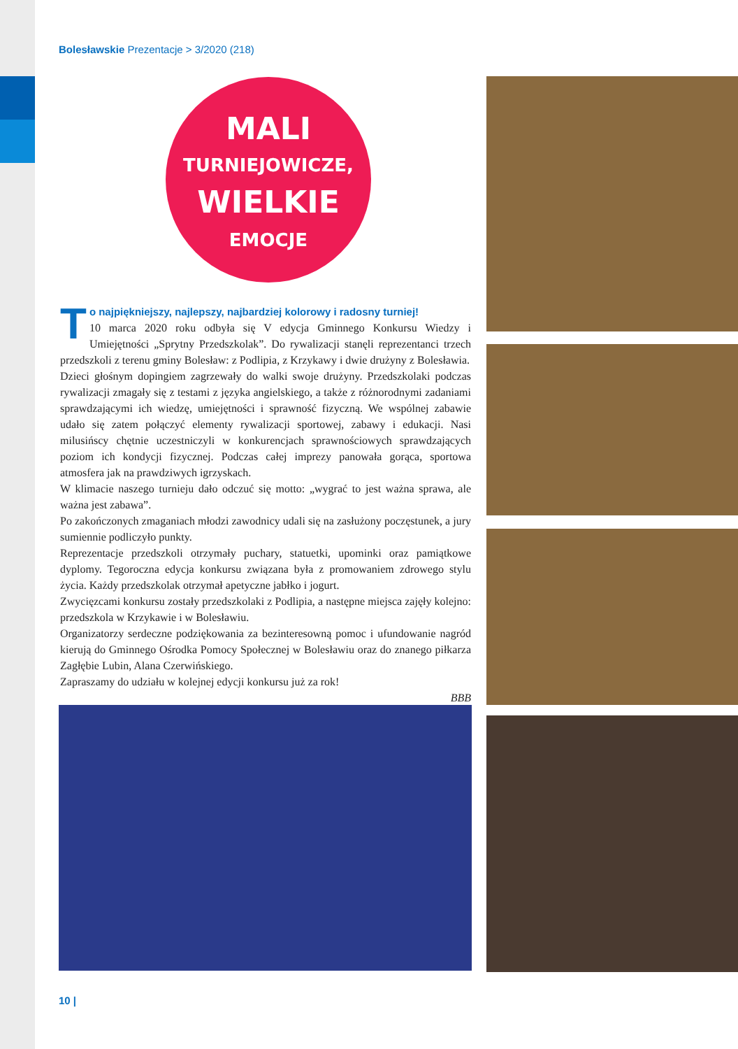Bolesławskie Prezentacje > 3/2020 (218)
MALI
TURNIEJOWICZE,
WIELKIE
EMOCJE
To najpiękniejszy, najlepszy, najbardziej kolorowy i radosny turniej!
10 marca 2020 roku odbyła się V edycja Gminnego Konkursu Wiedzy i Umiejętności „Sprytny Przedszkolak”. Do rywalizacji stanęli reprezentanci trzech przedszkoli z terenu gminy Bolesław: z Podlipia, z Krzykawy i dwie drużyny z Bolesławia.
Dzieci głośnym dopingiem zagrzewały do walki swoje drużyny. Przedszkolaki podczas rywalizacji zmagały się z testami z języka angielskiego, a także z różnorodnymi zadaniami sprawdzającymi ich wiedzę, umiejętności i sprawność fizyczną. We wspólnej zabawie udało się zatem połączyć elementy rywalizacji sportowej, zabawy i edukacji. Nasi milusińscy chętnie uczestniczyli w konkurencjach sprawnościowych sprawdzających poziom ich kondycji fizycznej. Podczas całej imprezy panowała gorąca, sportowa atmosfera jak na prawdziwych igrzyskach.
W klimacie naszego turnieju dało odczuć się motto: „wygrać to jest ważna sprawa, ale ważna jest zabawa”.
Po zakończonych zmaganiach młodzi zawodnicy udali się na zasłużony poczęstunek, a jury sumiennie podliczyło punkty.
Reprezentacje przedszkoli otrzymały puchary, statuetki, upominki oraz pamiątkowe dyplomy. Tegoroczna edycja konkursu związana była z promowaniem zdrowego stylu życia. Każdy przedszkolak otrzymał apetyczne jabłko i jogurt.
Zwycięzcami konkursu zostały przedszkolaki z Podlipia, a następne miejsca zajęły kolejno: przedszkola w Krzykawie i w Bolesławiu.
Organizatorzy serdeczne podziękowania za bezinteresowną pomoc i ufundowanie nagród kierują do Gminnego Ośrodka Pomocy Społecznej w Bolesławiu oraz do znanego piłkarza Zagłębie Lubin, Alana Czerwińskiego.
Zapraszamy do udziału w kolejnej edycji konkursu już za rok!
BBB
10 |